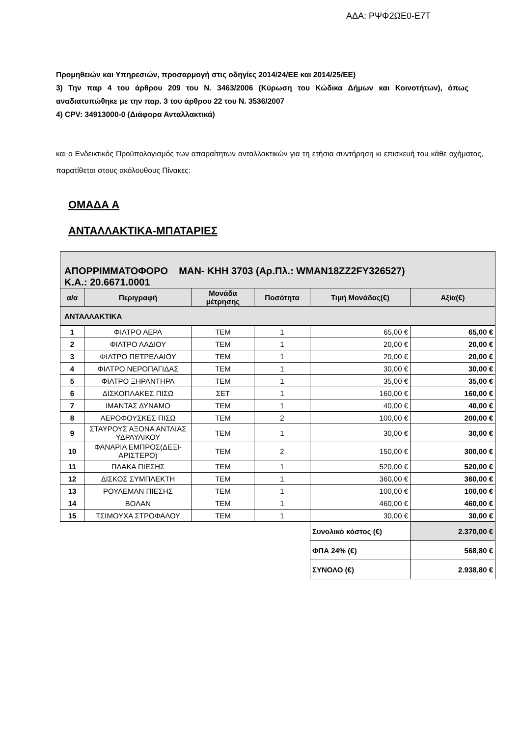ΑΔΑ: ΡΨΦ2ΩΕ0-Ε7Τ
Προμηθειών και Υπηρεσιών, προσαρμογή στις οδηγίες 2014/24/ΕΕ και 2014/25/ΕΕ)
3) Την παρ 4 του άρθρου 209 του Ν. 3463/2006 (Κύρωση του Κώδικα Δήμων και Κοινοτήτων), όπως αναδιατυπώθηκε με την παρ. 3 του άρθρου 22 του Ν. 3536/2007
4) CPV: 34913000-0 (Διάφορα Ανταλλακτικά)
και ο Ενδεικτικός Προϋπολογισμός των απαραίτητων ανταλλακτικών για τη ετήσια συντήρηση κι επισκευή του κάθε οχήματος, παρατίθεται στους ακόλουθους Πίνακες:
ΟΜΑΔΑ Α
ΑΝΤΑΛΛΑΚΤΙΚΑ-ΜΠΑΤΑΡΙΕΣ
| ΑΠΟΡΡΙΜΜΑΤΟΦΟΡΟ MAN- ΚΗΗ 3703 (Αρ.Πλ.: WMAN18ZZ2FY326527) Κ.Α.: 20.6671.0001 | | | | | |
| α/α | Περιγραφή | Μονάδα μέτρησης | Ποσότητα | Τιμή Μονάδας(€) | Αξία(€) |
| ΑΝΤΑΛΛΑΚΤΙΚΑ | | | | | |
| 1 | ΦΙΛΤΡΟ ΑΕΡΑ | ΤΕΜ | 1 | 65,00 € | 65,00 € |
| 2 | ΦΙΛΤΡΟ ΛΑΔΙΟΥ | ΤΕΜ | 1 | 20,00 € | 20,00 € |
| 3 | ΦΙΛΤΡΟ ΠΕΤΡΕΛΑΙΟΥ | ΤΕΜ | 1 | 20,00 € | 20,00 € |
| 4 | ΦΙΛΤΡΟ ΝΕΡΟΠΑΓΙΔΑΣ | ΤΕΜ | 1 | 30,00 € | 30,00 € |
| 5 | ΦΙΛΤΡΟ ΞΗΡΑΝΤΗΡΑ | ΤΕΜ | 1 | 35,00 € | 35,00 € |
| 6 | ΔΙΣΚΟΠΛΑΚΕΣ ΠΙΣΩ | ΣΕΤ | 1 | 160,00 € | 160,00 € |
| 7 | ΙΜΑΝΤΑΣ ΔΥΝΑΜΟ | ΤΕΜ | 1 | 40,00 € | 40,00 € |
| 8 | ΑΕΡΟΦΟΥΣΚΕΣ ΠΙΣΩ | ΤΕΜ | 2 | 100,00 € | 200,00 € |
| 9 | ΣΤΑΥΡΟΥΣ ΑΞΟΝΑ ΑΝΤΛΙΑΣ ΥΔΡΑΥΛΙΚΟΥ | ΤΕΜ | 1 | 30,00 € | 30,00 € |
| 10 | ΦΑΝΑΡΙΑ ΕΜΠΡΟΣ(ΔΕΞΙ-ΑΡΙΣΤΕΡΟ) | ΤΕΜ | 2 | 150,00 € | 300,00 € |
| 11 | ΠΛΑΚΑ ΠΙΕΣΗΣ | ΤΕΜ | 1 | 520,00 € | 520,00 € |
| 12 | ΔΙΣΚΟΣ ΣΥΜΠΛΕΚΤΗ | ΤΕΜ | 1 | 360,00 € | 360,00 € |
| 13 | ΡΟΥΛΕΜΑΝ ΠΙΕΣΗΣ | ΤΕΜ | 1 | 100,00 € | 100,00 € |
| 14 | ΒΟΛΑΝ | ΤΕΜ | 1 | 460,00 € | 460,00 € |
| 15 | ΤΣΙΜΟΥΧΑ ΣΤΡΟΦΑΛΟΥ | ΤΕΜ | 1 | 30,00 € | 30,00 € |
| | | | | Συνολικό κόστος (€) | 2.370,00 € |
| | | | | ΦΠΑ 24% (€) | 568,80 € |
| | | | | ΣΥΝΟΛΟ (€) | 2.938,80 € |